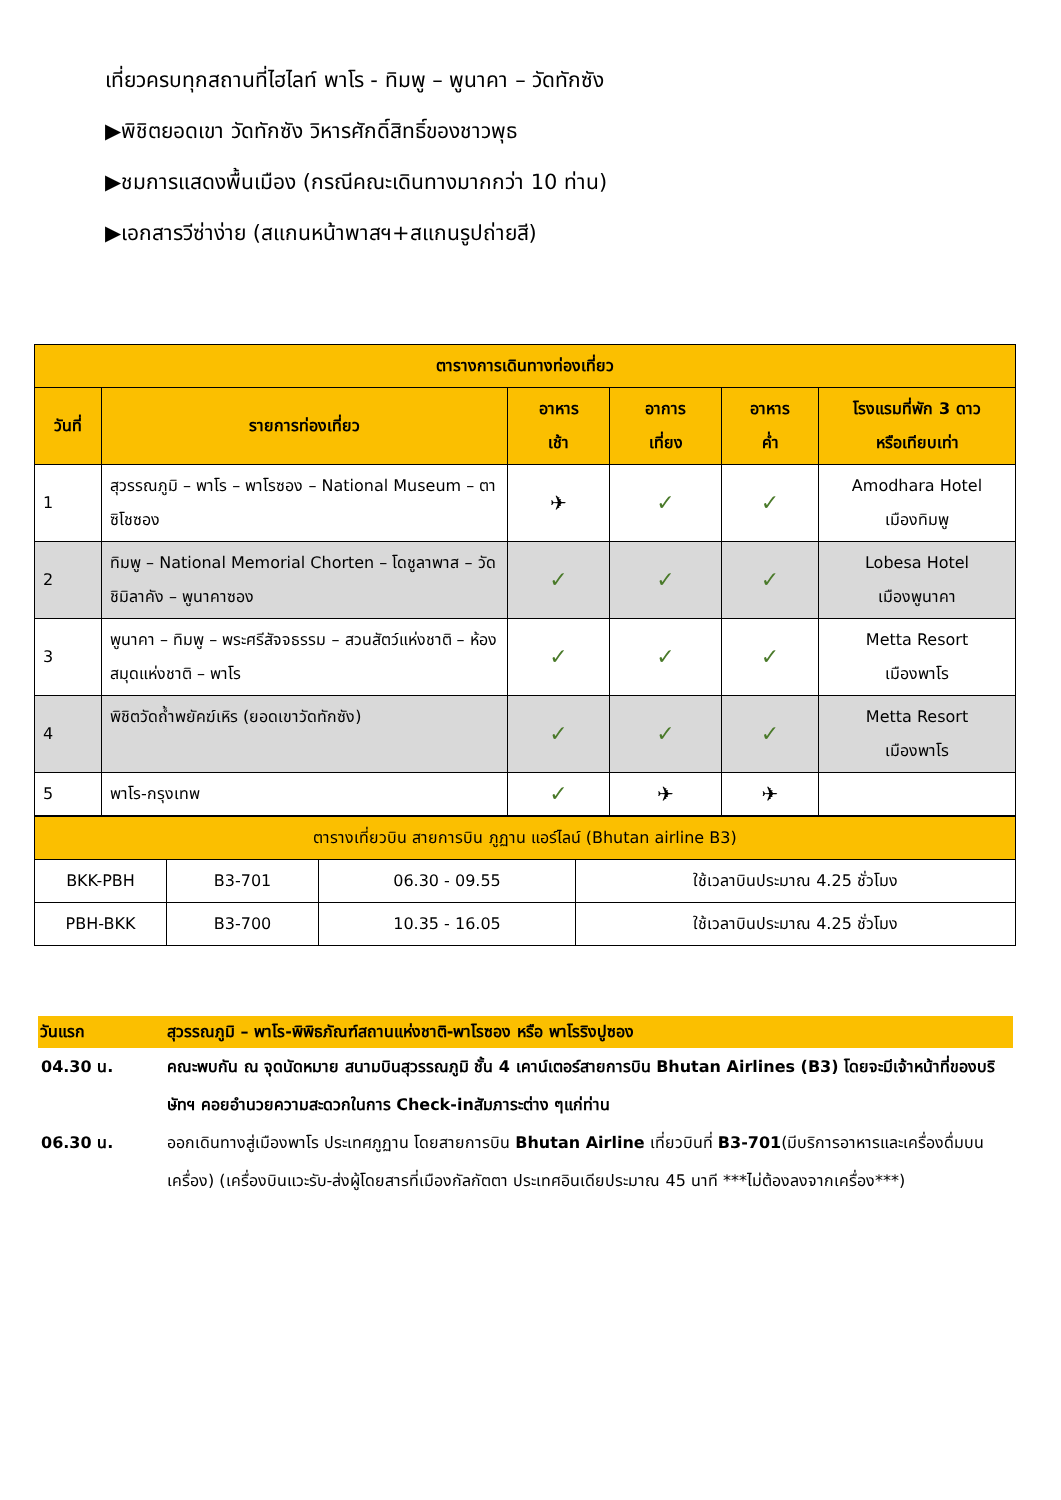เที่ยวครบทุกสถานที่ไฮไลท์ พาโร - ทิมพู – พูนาคา – วัดทักซัง
▶พิชิตยอดเขา วัดทักซัง วิหารศักดิ์สิทธิ์ของชาวพุธ
▶ชมการแสดงพื้นเมือง (กรณีคณะเดินทางมากกว่า 10 ท่าน)
▶เอกสารวีซ่าง่าย (สแกนหน้าพาสฯ+สแกนรูปถ่ายสี)
| ตารางการเดินทางท่องเที่ยว | | | | | |
| --- | --- | --- | --- | --- | --- |
| วันที่ | รายการท่องเที่ยว | อาหาร เช้า | อาการ เที่ยง | อาหาร ค่ำ | โรงแรมที่พัก 3 ดาว หรือเทียบเท่า |
| 1 | สุวรรณภูมิ – พาโร – พาโรซอง – National Museum – ตาซิโชซอง | ✈ | ✓ | ✓ | Amodhara Hotel เมืองทิมพู |
| 2 | ทิมพู – National Memorial Chorten – โดชูลาพาส – วัดชิมิลาคัง – พูนาคาซอง | ✓ | ✓ | ✓ | Lobesa Hotel เมืองพูนาคา |
| 3 | พูนาคา – ทิมพู – พระศรีสัจจธรรม – สวนสัตว์แห่งชาติ – ห้องสมุดแห่งชาติ – พาโร | ✓ | ✓ | ✓ | Metta Resort เมืองพาโร |
| 4 | พิชิตวัดถ้ำพยัคฆ์เหิร (ยอดเขาวัดทักซัง) | ✓ | ✓ | ✓ | Metta Resort เมืองพาโร |
| 5 | พาโร-กรุงเทพ | ✓ | ✈ | ✈ | |
| ตารางเที่ยวบิน สายการบิน ภูฏาน แอร์ไลน์ (Bhutan airline B3) | | | |
| BKK-PBH | B3-701 | 06.30 - 09.55 | ใช้เวลาบินประมาณ 4.25 ชั่วโมง |
| PBH-BKK | B3-700 | 10.35 - 16.05 | ใช้เวลาบินประมาณ 4.25 ชั่วโมง |
วันแรก สุวรรณภูมิ – พาโร-พิพิธภัณฑ์สถานแห่งชาติ-พาโรซอง หรือ พาโรริงปูซอง
04.30 น. คณะพบกัน ณ จุดนัดหมาย สนามบินสุวรรณภูมิ ชั้น 4 เคาน์เตอร์สายการบิน Bhutan Airlines (B3) โดยจะมีเจ้าหน้าที่ของบริษัทฯ คอยอำนวยความสะดวกในการ Check-inสัมภาระต่าง ๆแก่ท่าน
06.30 น. ออกเดินทางสู่เมืองพาโร ประเทศภูฏาน โดยสายการบิน Bhutan Airline เที่ยวบินที่ B3-701(มีบริการอาหารและเครื่องดื่มบนเครื่อง) (เครื่องบินแวะรับ-ส่งผู้โดยสารที่เมืองกัลกัตตา ประเทศอินเดียประมาณ 45 นาที ***ไม่ต้องลงจากเครื่อง***)